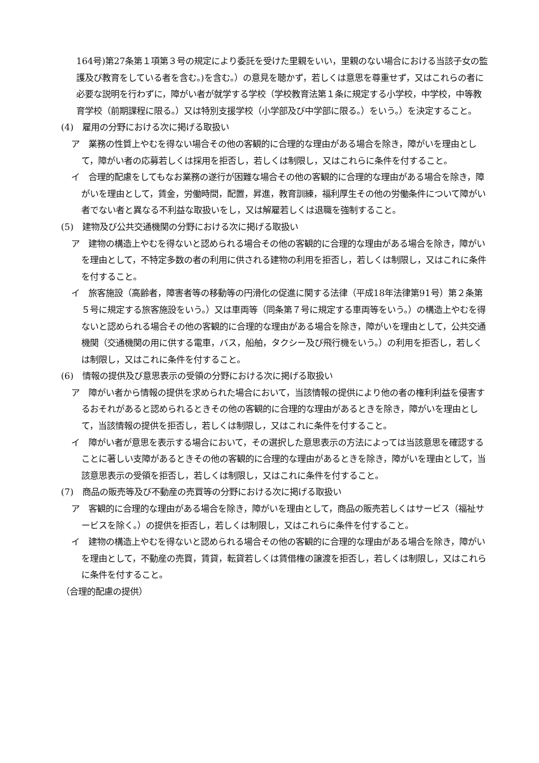164号)第27条第１項第３号の規定により委託を受けた里親をいい，里親のない場合における当該子女の監護及び教育をしている者を含む。)を含む。）の意見を聴かず，若しくは意思を尊重せず，又はこれらの者に必要な説明を行わずに，障がい者が就学する学校（学校教育法第１条に規定する小学校，中学校，中等教育学校（前期課程に限る。）又は特別支援学校（小学部及び中学部に限る。）をいう。）を決定すること。
(4)　雇用の分野における次に掲げる取扱い
ア　業務の性質上やむを得ない場合その他の客観的に合理的な理由がある場合を除き，障がいを理由として，障がい者の応募若しくは採用を拒否し，若しくは制限し，又はこれらに条件を付すること。
イ　合理的配慮をしてもなお業務の遂行が困難な場合その他の客観的に合理的な理由がある場合を除き，障がいを理由として，賃金，労働時間，配置，昇進，教育訓練，福利厚生その他の労働条件について障がい者でない者と異なる不利益な取扱いをし，又は解雇若しくは退職を強制すること。
(5)　建物及び公共交通機関の分野における次に掲げる取扱い
ア　建物の構造上やむを得ないと認められる場合その他の客観的に合理的な理由がある場合を除き，障がいを理由として，不特定多数の者の利用に供される建物の利用を拒否し，若しくは制限し，又はこれに条件を付すること。
イ　旅客施設（高齢者，障害者等の移動等の円滑化の促進に関する法律（平成18年法律第91号）第２条第５号に規定する旅客施設をいう。）又は車両等（同条第７号に規定する車両等をいう。）の構造上やむを得ないと認められる場合その他の客観的に合理的な理由がある場合を除き，障がいを理由として，公共交通機関（交通機関の用に供する電車，バス，船舶，タクシー及び飛行機をいう。）の利用を拒否し，若しくは制限し，又はこれに条件を付すること。
(6)　情報の提供及び意思表示の受領の分野における次に掲げる取扱い
ア　障がい者から情報の提供を求められた場合において，当該情報の提供により他の者の権利利益を侵害するおそれがあると認められるときその他の客観的に合理的な理由があるときを除き，障がいを理由として，当該情報の提供を拒否し，若しくは制限し，又はこれに条件を付すること。
イ　障がい者が意思を表示する場合において，その選択した意思表示の方法によっては当該意思を確認することに著しい支障があるときその他の客観的に合理的な理由があるときを除き，障がいを理由として，当該意思表示の受領を拒否し，若しくは制限し，又はこれに条件を付すること。
(7)　商品の販売等及び不動産の売買等の分野における次に掲げる取扱い
ア　客観的に合理的な理由がある場合を除き，障がいを理由として，商品の販売若しくはサービス（福祉サービスを除く。）の提供を拒否し，若しくは制限し，又はこれらに条件を付すること。
イ　建物の構造上やむを得ないと認められる場合その他の客観的に合理的な理由がある場合を除き，障がいを理由として，不動産の売買，賃貸，転貸若しくは賃借権の譲渡を拒否し，若しくは制限し，又はこれらに条件を付すること。
（合理的配慮の提供）